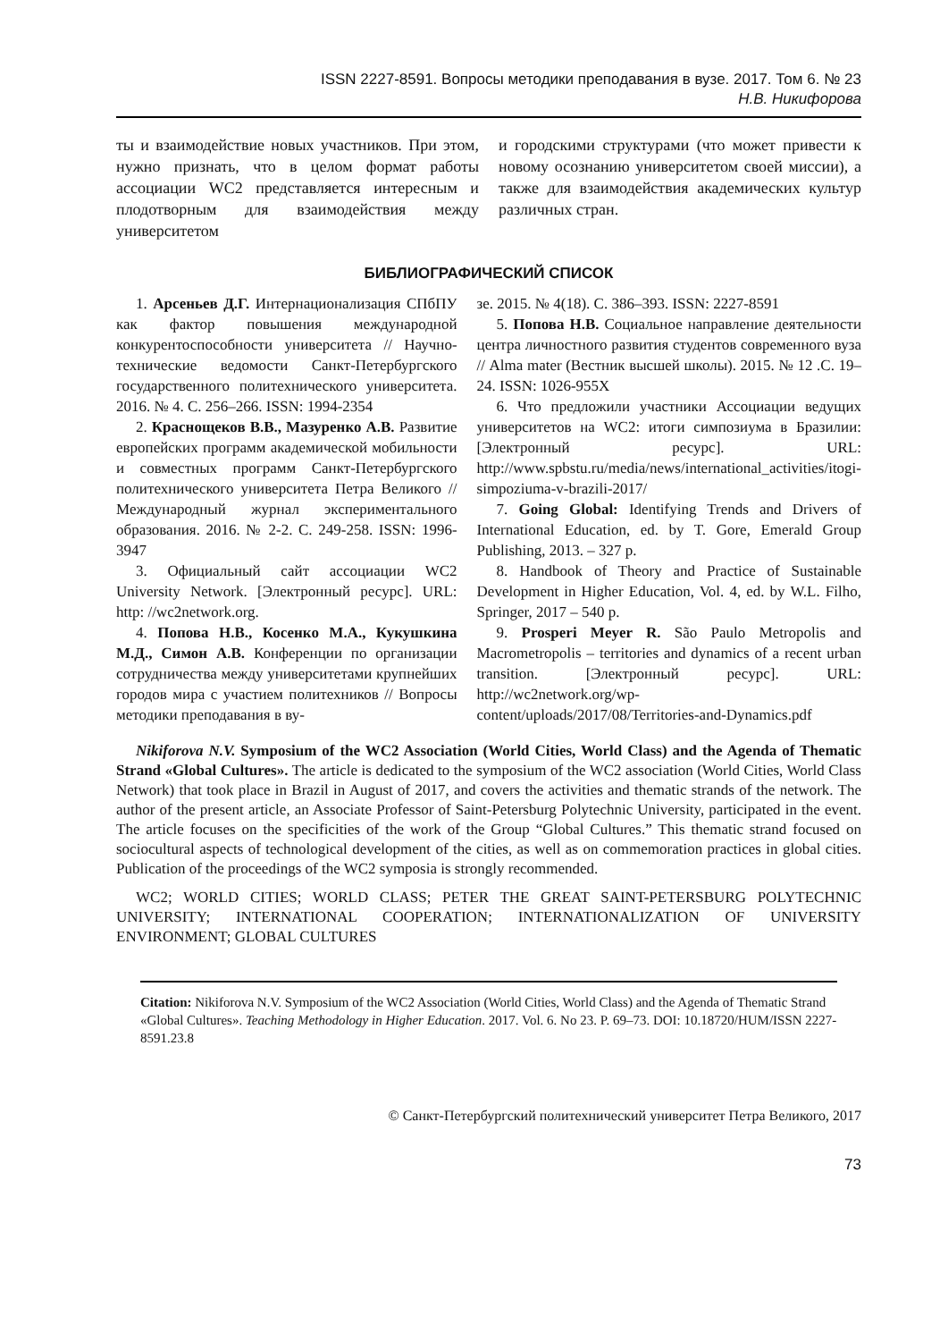ISSN 2227-8591. Вопросы методики преподавания в вузе. 2017. Том 6. № 23
Н.В. Никифорова
ты и взаимодействие новых участников. При этом, нужно признать, что в целом формат работы ассоциации WC2 представляется интересным и плодотворным для взаимодействия между университетом
и городскими структурами (что может привести к новому осознанию университетом своей миссии), а также для взаимодействия академических культур различных стран.
БИБЛИОГРАФИЧЕСКИЙ СПИСОК
1. Арсеньев Д.Г. Интернационализация СПбПУ как фактор повышения международной конкурентоспособности университета // Научно-технические ведомости Санкт-Петербургского государственного политехнического университета. 2016. № 4. С. 256–266. ISSN: 1994-2354
2. Краснощеков В.В., Мазуренко А.В. Развитие европейских программ академической мобильности и совместных программ Санкт-Петербургского политехнического университета Петра Великого // Международный журнал экспериментального образования. 2016. № 2-2. С. 249-258. ISSN: 1996-3947
3. Официальный сайт ассоциации WC2 University Network. [Электронный ресурс]. URL: http: //wc2network.org.
4. Попова Н.В., Косенко М.А., Кукушкина М.Д., Симон А.В. Конференции по организации сотрудничества между университетами крупнейших городов мира с участием политехников // Вопросы методики преподавания в ву-
зе. 2015. № 4(18). С. 386–393. ISSN: 2227-8591
5. Попова Н.В. Социальное направление деятельности центра личностного развития студентов современного вуза // Alma mater (Вестник высшей школы). 2015. № 12 .С. 19–24. ISSN: 1026-955X
6. Что предложили участники Ассоциации ведущих университетов на WC2: итоги симпозиума в Бразилии: [Электронный ресурс]. URL: http://www.spbstu.ru/media/news/international_activities/itogi-simpoziuma-v-brazili-2017/
7. Going Global: Identifying Trends and Drivers of International Education, ed. by T. Gore, Emerald Group Publishing, 2013. – 327 p.
8. Handbook of Theory and Practice of Sustainable Development in Higher Education, Vol. 4, ed. by W.L. Filho, Springer, 2017 – 540 p.
9. Prosperi Meyer R. São Paulo Metropolis and Macrometropolis – territories and dynamics of a recent urban transition. [Электронный ресурс]. URL: http://wc2network.org/wp-content/uploads/2017/08/Territories-and-Dynamics.pdf
Nikiforova N.V. Symposium of the WC2 Association (World Cities, World Class) and the Agenda of Thematic Strand «Global Cultures». The article is dedicated to the symposium of the WC2 association (World Cities, World Class Network) that took place in Brazil in August of 2017, and covers the activities and thematic strands of the network. The author of the present article, an Associate Professor of Saint-Petersburg Polytechnic University, participated in the event. The article focuses on the specificities of the work of the Group “Global Cultures.” This thematic strand focused on sociocultural aspects of technological development of the cities, as well as on commemoration practices in global cities. Publication of the proceedings of the WC2 symposia is strongly recommended.
WC2; WORLD CITIES; WORLD CLASS; PETER THE GREAT SAINT-PETERSBURG POLYTECHNIC UNIVERSITY; INTERNATIONAL COOPERATION; INTERNATIONALIZATION OF UNIVERSITY ENVIRONMENT; GLOBAL CULTURES
Citation: Nikiforova N.V. Symposium of the WC2 Association (World Cities, World Class) and the Agenda of Thematic Strand «Global Cultures». Teaching Methodology in Higher Education. 2017. Vol. 6. No 23. P. 69–73. DOI: 10.18720/HUM/ISSN 2227-8591.23.8
© Санкт-Петербургский политехнический университет Петра Великого, 2017
73